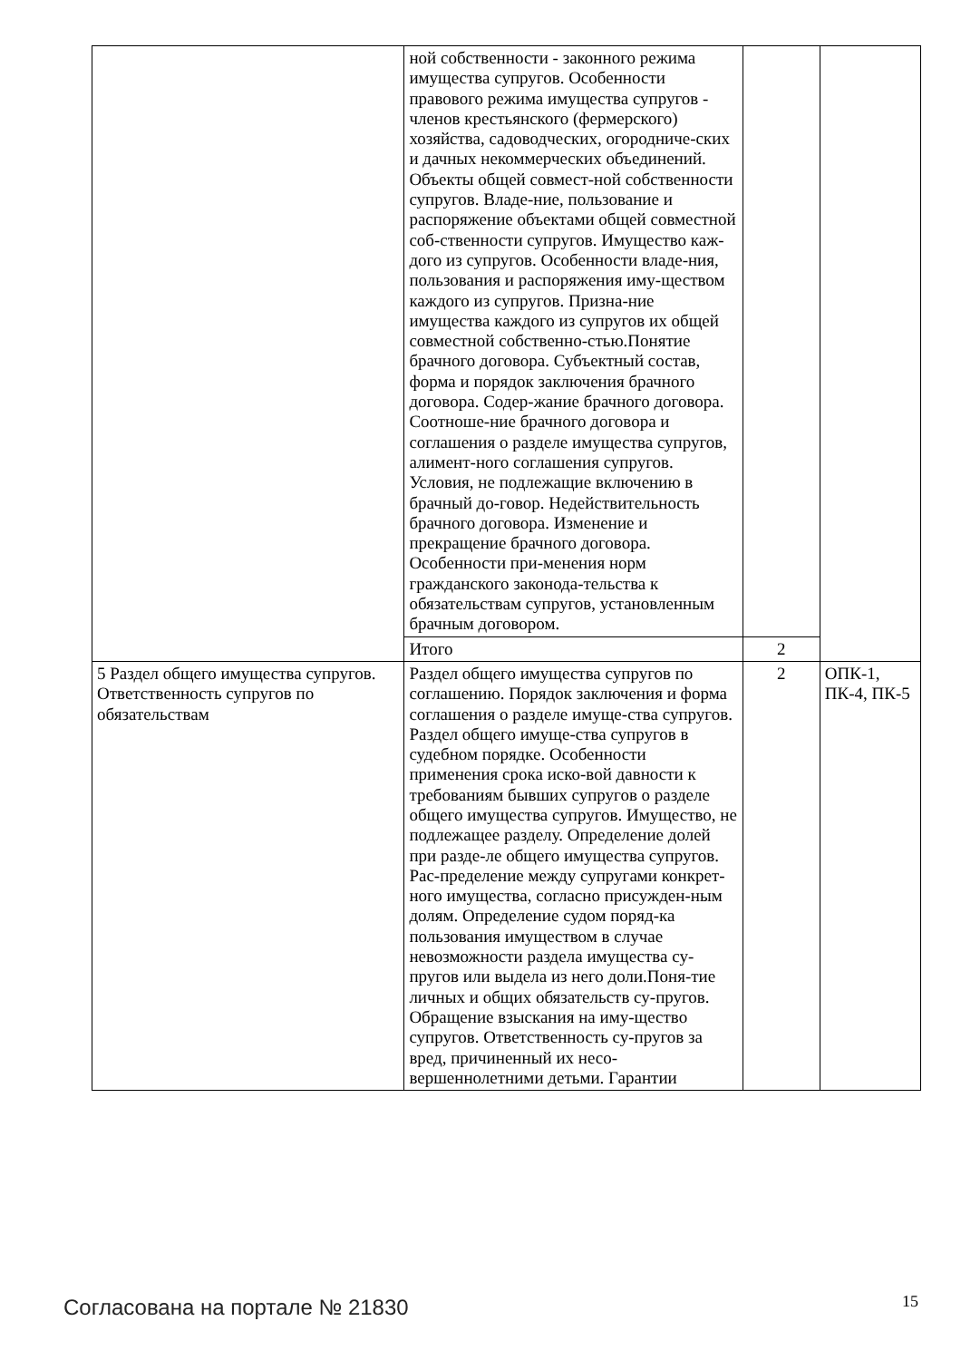| | ной собственности - законного режима имущества супругов. Особенности правового режима имущества супругов - членов крестьянского (фермерского) хозяйства, садоводческих, огородниче-ских и дачных некоммерческих объединений. Объекты общей совмест-ной собственности супругов. Владе-ние, пользование и распоряжение объектами общей совместной соб-ственности супругов. Имущество каж-дого из супругов. Особенности владе-ния, пользования и распоряжения иму-ществом каждого из супругов. Призна-ние имущества каждого из супругов их общей совместной собственно-стью.Понятие брачного договора. Субъектный состав, форма и порядок заключения брачного договора. Содер-жание брачного договора. Соотноше-ние брачного договора и соглашения о разделе имущества супругов, алимент-ного соглашения супругов. Условия, не подлежащие включению в брачный до-говор. Недействительность брачного договора. Изменение и прекращение брачного договора. Особенности при-менения норм гражданского законода-тельства к обязательствам супругов, установленным брачным договором. | | |
| | Итого | 2 | |
| 5 Раздел общего имущества супругов. Ответственность супругов по обязательствам | Раздел общего имущества супругов по соглашению. Порядок заключения и форма соглашения о разделе имуще-ства супругов. Раздел общего имуще-ства супругов в судебном порядке. Особенности применения срока иско-вой давности к требованиям бывших супругов о разделе общего имущества супругов. Имущество, не подлежащее разделу. Определение долей при разде-ле общего имущества супругов. Рас-пределение между супругами конкрет-ного имущества, согласно присужден-ным долям. Определение судом поряд-ка пользования имуществом в случае невозможности раздела имущества су-пругов или выдела из него доли.Поня-тие личных и общих обязательств су-пругов. Обращение взыскания на иму-щество супругов. Ответственность су-пругов за вред, причиненный их несо-вершеннолетними детьми. Гарантии | 2 | ОПК-1, ПК-4, ПК-5 |
Согласована на портале № 21830 15